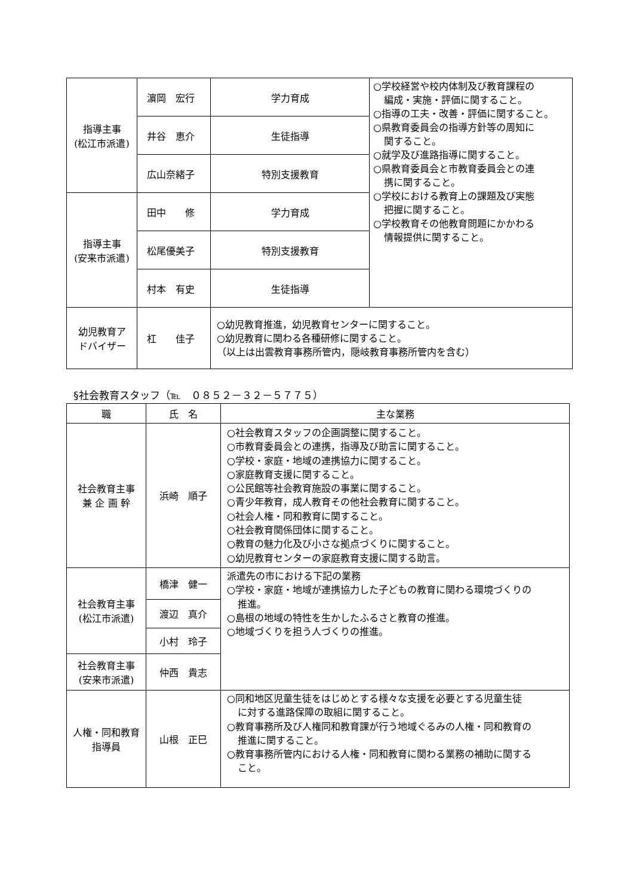| 指導主事 (松江市派遣) | 濵岡 宏行 | 学力育成 | ○学校経営や校内体制及び教育課程の 編成・実施・評価に関すること。 ○指導の工夫・改善・評価に関すること。 ○県教育委員会の指導方針等の周知に 関すること。 ○就学及び進路指導に関すること。 ○県教育委員会と市教育委員会との連 携に関すること。 ○学校における教育上の課題及び実態 把握に関すること。 ○学校教育その他教育問題にかかわる 情報提供に関すること。 |
| | 井谷 恵介 | 生徒指導 | |
| | 広山奈緒子 | 特別支援教育 | |
| 指導主事 (安来市派遣) | 田中 修 | 学力育成 | |
| | 松尾優美子 | 特別支援教育 | |
| | 村本 有史 | 生徒指導 | |
| 幼児教育ア ドバイザー | 杠 佳子 | ○幼児教育推進，幼児教育センターに関すること。 ○幼児教育に関わる各種研修に関すること。 （以上は出雲教育事務所管内，隠岐教育事務所管内を含む） | |
§社会教育スタッフ（℡　０８５２－３２－５７７５）
| 職 | 氏 名 | 主な業務 |
| --- | --- | --- |
| 社会教育主事 兼 企 画 幹 | 浜崎 順子 | ○社会教育スタッフの企画調整に関すること。 ○市教育委員会との連携，指導及び助言に関すること。 ○学校・家庭・地域の連携協力に関すること。 ○家庭教育支援に関すること。 ○公民館等社会教育施設の事業に関すること。 ○青少年教育，成人教育その他社会教育に関すること。 ○社会人権・同和教育に関すること。 ○社会教育関係団体に関すること。 ○教育の魅力化及び小さな拠点づくりに関すること。 ○幼児教育センターの家庭教育支援に関する助言。 |
| 社会教育主事 (松江市派遣) | 橋津 健一 | 派遣先の市における下記の業務 ○学校・家庭・地域が連携協力した子どもの教育に関わる環境づくりの 推進。 ○島根の地域の特性を生かしたふるさと教育の推進。 ○地域づくりを担う人づくりの推進。 |
| | 渡辺 真介 | |
| | 小村 玲子 | |
| 社会教育主事 (安来市派遣) | 仲西 貴志 | |
| 人権・同和教育 指導員 | 山根 正巳 | ○同和地区児童生徒をはじめとする様々な支援を必要とする児童生徒 に対する進路保障の取組に関すること。 ○教育事務所及び人権同和教育課が行う地域ぐるみの人権・同和教育の 推進に関すること。 ○教育事務所管内における人権・同和教育に関わる業務の補助に関する こと。 |